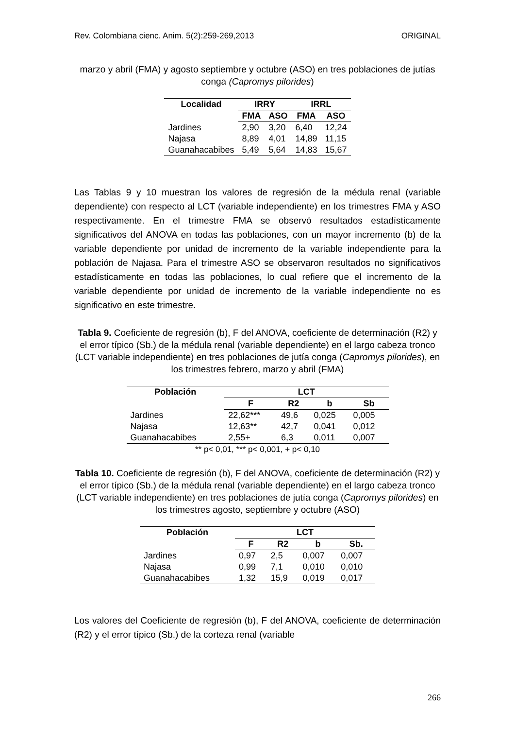Rev. Colombiana cienc. Anim. 5(2):259-269,2013 ORIGINAL
marzo y abril (FMA) y agosto septiembre y octubre (ASO) en tres poblaciones de jutías conga (Capromys pilorides)
| Localidad | IRRY | | IRRL | |
| --- | --- | --- | --- | --- |
| | FMA | ASO | FMA | ASO |
| Jardines | 2,90 | 3,20 | 6,40 | 12,24 |
| Najasa | 8,89 | 4,01 | 14,89 | 11,15 |
| Guanahacabibes | 5,49 | 5,64 | 14,83 | 15,67 |
Las Tablas 9 y 10 muestran los valores de regresión de la médula renal (variable dependiente) con respecto al LCT (variable independiente) en los trimestres FMA y ASO respectivamente. En el trimestre FMA se observó resultados estadísticamente significativos del ANOVA en todas las poblaciones, con un mayor incremento (b) de la variable dependiente por unidad de incremento de la variable independiente para la población de Najasa. Para el trimestre ASO se observaron resultados no significativos estadísticamente en todas las poblaciones, lo cual refiere que el incremento de la variable dependiente por unidad de incremento de la variable independiente no es significativo en este trimestre.
Tabla 9. Coeficiente de regresión (b), F del ANOVA, coeficiente de determinación (R2) y el error típico (Sb.) de la médula renal (variable dependiente) en el largo cabeza tronco (LCT variable independiente) en tres poblaciones de jutía conga (Capromys pilorides), en los trimestres febrero, marzo y abril (FMA)
| Población | LCT | | | |
| --- | --- | --- | --- | --- |
| | F | R2 | b | Sb |
| Jardines | 22,62*** | 49,6 | 0,025 | 0,005 |
| Najasa | 12,63** | 42,7 | 0,041 | 0,012 |
| Guanahacabibes | 2,55+ | 6,3 | 0,011 | 0,007 |
** p< 0,01, *** p< 0,001, + p< 0,10
Tabla 10. Coeficiente de regresión (b), F del ANOVA, coeficiente de determinación (R2) y el error típico (Sb.) de la médula renal (variable dependiente) en el largo cabeza tronco (LCT variable independiente) en tres poblaciones de jutía conga (Capromys pilorides) en los trimestres agosto, septiembre y octubre (ASO)
| Población | LCT | | | |
| --- | --- | --- | --- | --- |
| | F | R2 | b | Sb. |
| Jardines | 0,97 | 2,5 | 0,007 | 0,007 |
| Najasa | 0,99 | 7,1 | 0,010 | 0,010 |
| Guanahacabibes | 1,32 | 15,9 | 0,019 | 0,017 |
Los valores del Coeficiente de regresión (b), F del ANOVA, coeficiente de determinación (R2) y el error típico (Sb.) de la corteza renal (variable
266